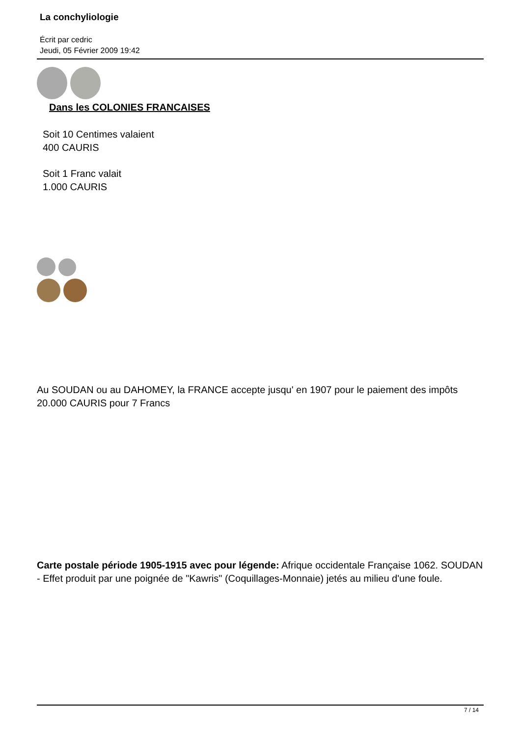La conchyliologie
Écrit par cedric
Jeudi, 05 Février 2009 19:42
Dans les COLONIES FRANCAISES
Soit 10 Centimes valaient
400 CAURIS
Soit 1 Franc valait
1.000 CAURIS
Au SOUDAN ou au DAHOMEY, la FRANCE accepte jusqu' en 1907 pour le paiement des impôts 20.000 CAURIS pour 7 Francs
Carte postale période 1905-1915 avec pour légende: Afrique occidentale Française 1062. SOUDAN - Effet produit par une poignée de "Kawris" (Coquillages-Monnaie) jetés au milieu d'une foule.
7 / 14